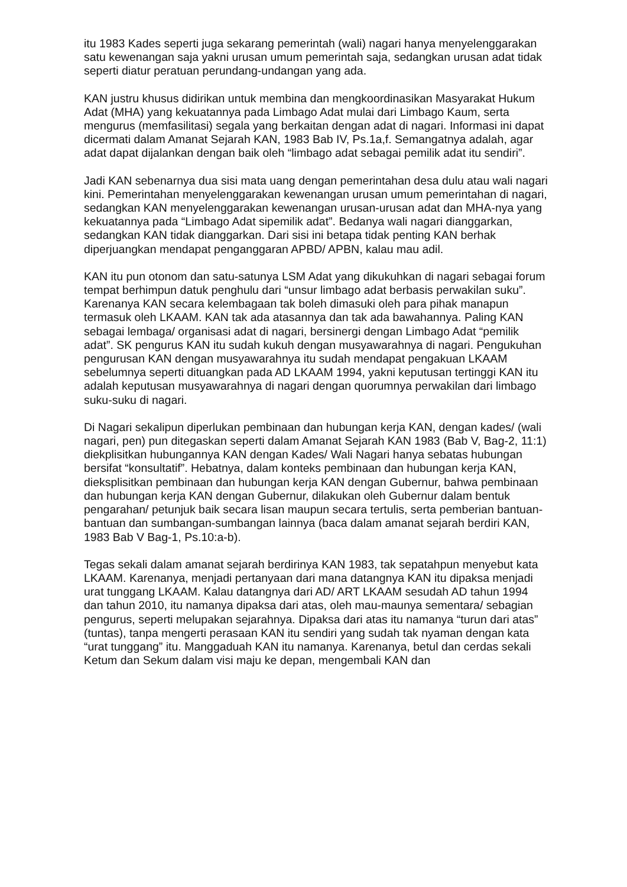itu 1983 Kades seperti juga sekarang pemerintah (wali) nagari hanya menyelenggarakan satu kewenangan saja yakni urusan umum pemerintah saja, sedangkan urusan adat tidak seperti diatur peratuan perundang-undangan yang ada.
KAN justru khusus didirikan untuk membina dan mengkoordinasikan Masyarakat Hukum Adat (MHA) yang kekuatannya pada Limbago Adat mulai dari Limbago Kaum, serta mengurus (memfasilitasi) segala yang berkaitan dengan adat di nagari. Informasi ini dapat dicermati dalam Amanat Sejarah KAN, 1983 Bab IV, Ps.1a,f. Semangatnya adalah, agar adat dapat dijalankan dengan baik oleh “limbago adat sebagai pemilik adat itu sendiri”.
Jadi KAN sebenarnya dua sisi mata uang dengan pemerintahan desa dulu atau wali nagari kini. Pemerintahan menyelenggarakan kewenangan urusan umum pemerintahan di nagari, sedangkan KAN menyelenggarakan kewenangan urusan-urusan adat dan MHA-nya yang kekuatannya pada “Limbago Adat sipemilik adat”. Bedanya wali nagari dianggarkan, sedangkan KAN tidak dianggarkan. Dari sisi ini betapa tidak penting KAN berhak diperjuangkan mendapat penganggaran APBD/ APBN, kalau mau adil.
KAN itu pun otonom dan satu-satunya LSM Adat yang dikukuhkan di nagari sebagai forum tempat berhimpun datuk penghulu dari “unsur limbago adat berbasis perwakilan suku”. Karenanya KAN secara kelembagaan tak boleh dimasuki oleh para pihak manapun termasuk oleh LKAAM. KAN tak ada atasannya dan tak ada bawahannya. Paling KAN sebagai lembaga/ organisasi adat di nagari, bersinergi dengan Limbago Adat “pemilik adat”. SK pengurus KAN itu sudah kukuh dengan musyawarahnya di nagari. Pengukuhan pengurusan KAN dengan musyawarahnya itu sudah mendapat pengakuan LKAAM sebelumnya seperti dituangkan pada AD LKAAM 1994, yakni keputusan tertinggi KAN itu adalah keputusan musyawarahnya di nagari dengan quorumnya perwakilan dari limbago suku-suku di nagari.
Di Nagari sekalipun diperlukan pembinaan dan hubungan kerja KAN, dengan kades/ (wali nagari, pen) pun ditegaskan seperti dalam Amanat Sejarah KAN 1983 (Bab V, Bag-2, 11:1) diekplisitkan hubungannya KAN dengan Kades/ Wali Nagari hanya sebatas hubungan bersifat “konsultatif”. Hebatnya, dalam konteks pembinaan dan hubungan kerja KAN, dieksplisitkan pembinaan dan hubungan kerja KAN dengan Gubernur, bahwa pembinaan dan hubungan kerja KAN dengan Gubernur, dilakukan oleh Gubernur dalam bentuk pengarahan/ petunjuk baik secara lisan maupun secara tertulis, serta pemberian bantuan-bantuan dan sumbangan-sumbangan lainnya (baca dalam amanat sejarah berdiri KAN, 1983 Bab V Bag-1, Ps.10:a-b).
Tegas sekali dalam amanat sejarah berdirinya KAN 1983, tak sepatahpun menyebut kata LKAAM. Karenanya, menjadi pertanyaan dari mana datangnya KAN itu dipaksa menjadi urat tunggang LKAAM. Kalau datangnya dari AD/ ART LKAAM sesudah AD tahun 1994 dan tahun 2010, itu namanya dipaksa dari atas, oleh mau-maunya sementara/ sebagian pengurus, seperti melupakan sejarahnya. Dipaksa dari atas itu namanya “turun dari atas” (tuntas), tanpa mengerti perasaan KAN itu sendiri yang sudah tak nyaman dengan kata “urat tunggang” itu. Manggaduah KAN itu namanya. Karenanya, betul dan cerdas sekali Ketum dan Sekum dalam visi maju ke depan, mengembali KAN dan